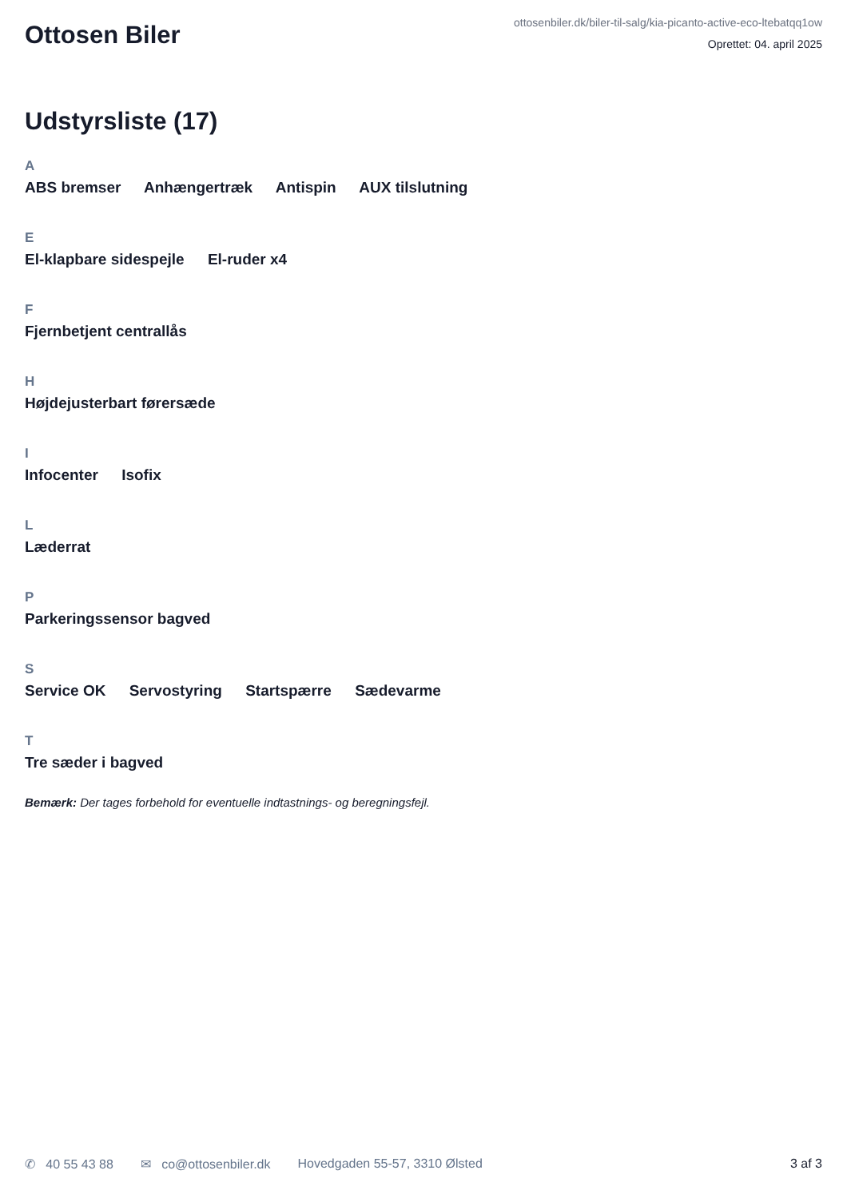Ottosen Biler
ottosenbiler.dk/biler-til-salg/kia-picanto-active-eco-ltebatqq1ow
Oprettet: 04. april 2025
Udstyrsliste (17)
A
ABS bremser Anhængertræk Antispin AUX tilslutning
E
El-klapbare sidespejle El-ruder x4
F
Fjernbetjent centrallås
H
Højdejusterbart førersæde
I
Infocenter Isofix
L
Læderrat
P
Parkeringssensor bagved
S
Service OK Servostyring Startspærre Sædevarme
T
Tre sæder i bagved
Bemærk: Der tages forbehold for eventuelle indtastnings- og beregningsfejl.
✆ 40 55 43 88 ✉ co@ottosenbiler.dk Hovedgaden 55-57, 3310 Ølsted 3 af 3